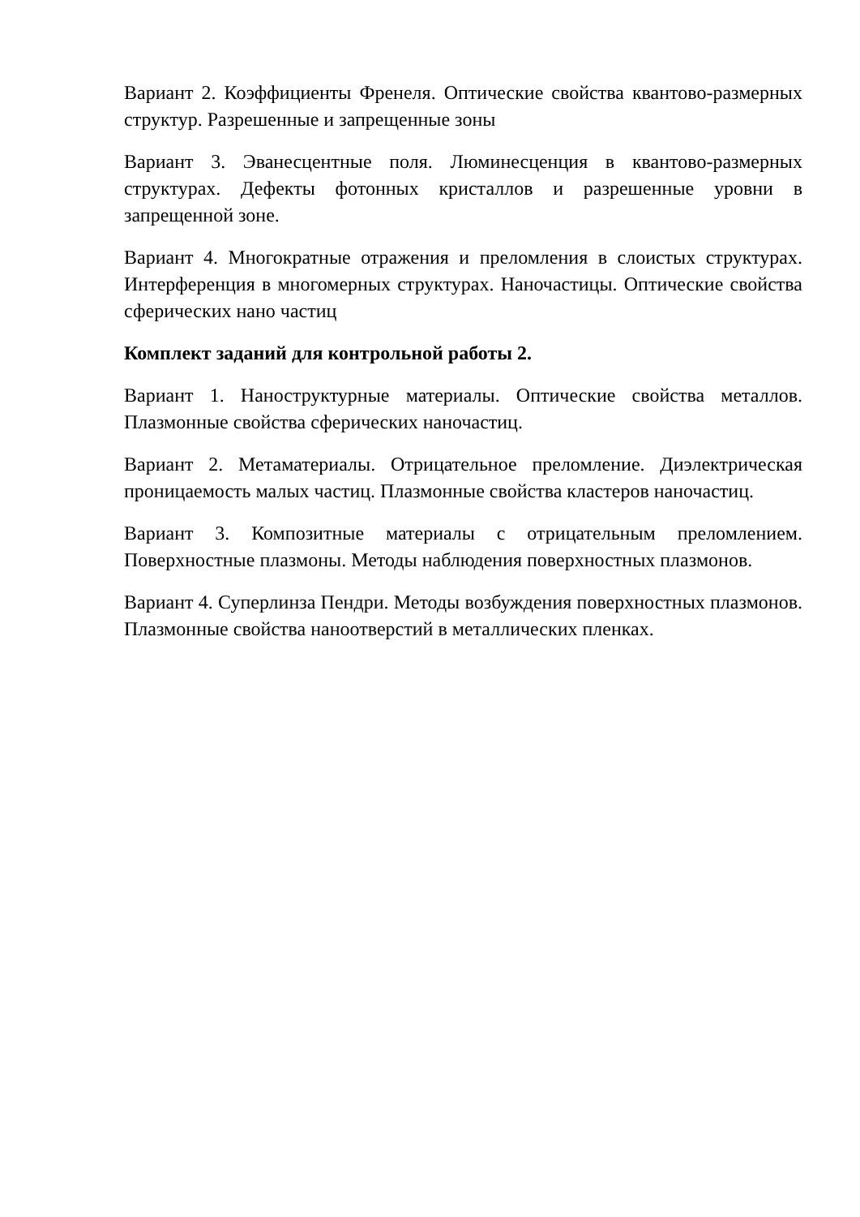Вариант 2. Коэффициенты Френеля. Оптические свойства квантово-размерных структур. Разрешенные и запрещенные зоны
Вариант 3. Эванесцентные поля. Люминесценция в квантово-размерных структурах. Дефекты фотонных кристаллов и разрешенные уровни в запрещенной зоне.
Вариант 4. Многократные отражения и преломления в слоистых структурах. Интерференция в многомерных структурах. Наночастицы. Оптические свойства сферических нано частиц
Комплект заданий для контрольной работы 2.
Вариант 1. Наноструктурные материалы. Оптические свойства металлов. Плазмонные свойства сферических наночастиц.
Вариант 2. Метаматериалы. Отрицательное преломление. Диэлектрическая проницаемость малых частиц. Плазмонные свойства кластеров наночастиц.
Вариант 3. Композитные материалы с отрицательным преломлением. Поверхностные плазмоны. Методы наблюдения поверхностных плазмонов.
Вариант 4. Суперлинза Пендри. Методы возбуждения поверхностных плазмонов. Плазмонные свойства наноотверстий в металлических пленках.